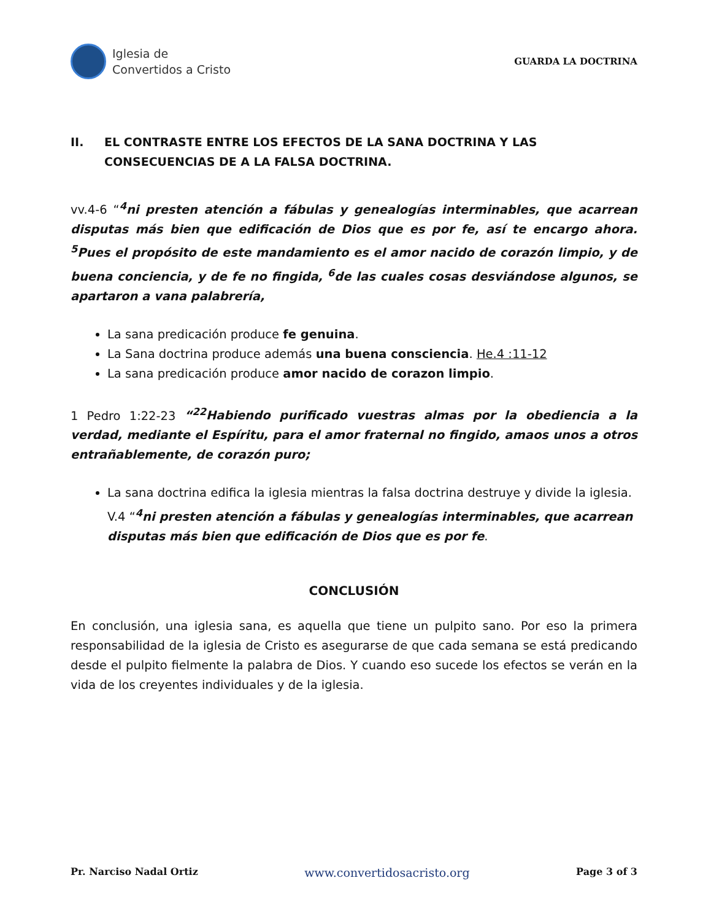Iglesia de
Convertidos a Cristo
GUARDA LA DOCTRINA
II. EL CONTRASTE ENTRE LOS EFECTOS DE LA SANA DOCTRINA Y LAS CONSECUENCIAS DE A LA FALSA DOCTRINA.
vv.4-6 “<sup>4</sup>ni presten atención a fábulas y genealogías interminables, que acarrean disputas más bien que edificación de Dios que es por fe, así te encargo ahora. <sup>5</sup>Pues el propósito de este mandamiento es el amor nacido de corazón limpio, y de buena conciencia, y de fe no fingida, <sup>6</sup>de las cuales cosas desviándose algunos, se apartaron a vana palabrería,
La sana predicación produce fe genuina.
La Sana doctrina produce además una buena consciencia. He.4 :11-12
La sana predicación produce amor nacido de corazon limpio.
1 Pedro 1:22-23 “<sup>22</sup>Habiendo purificado vuestras almas por la obediencia a la verdad, mediante el Espíritu, para el amor fraternal no fingido, amaos unos a otros entrañablemente, de corazón puro;
La sana doctrina edifica la iglesia mientras la falsa doctrina destruye y divide la iglesia. V.4 “<sup>4</sup>ni presten atención a fábulas y genealogías interminables, que acarrean disputas más bien que edificación de Dios que es por fe.
CONCLUSIÓN
En conclusión, una iglesia sana, es aquella que tiene un pulpito sano. Por eso la primera responsabilidad de la iglesia de Cristo es asegurarse de que cada semana se está predicando desde el pulpito fielmente la palabra de Dios. Y cuando eso sucede los efectos se verán en la vida de los creyentes individuales y de la iglesia.
Pr. Narciso Nadal Ortiz www.convertidosacristo.org Page 3 of 3